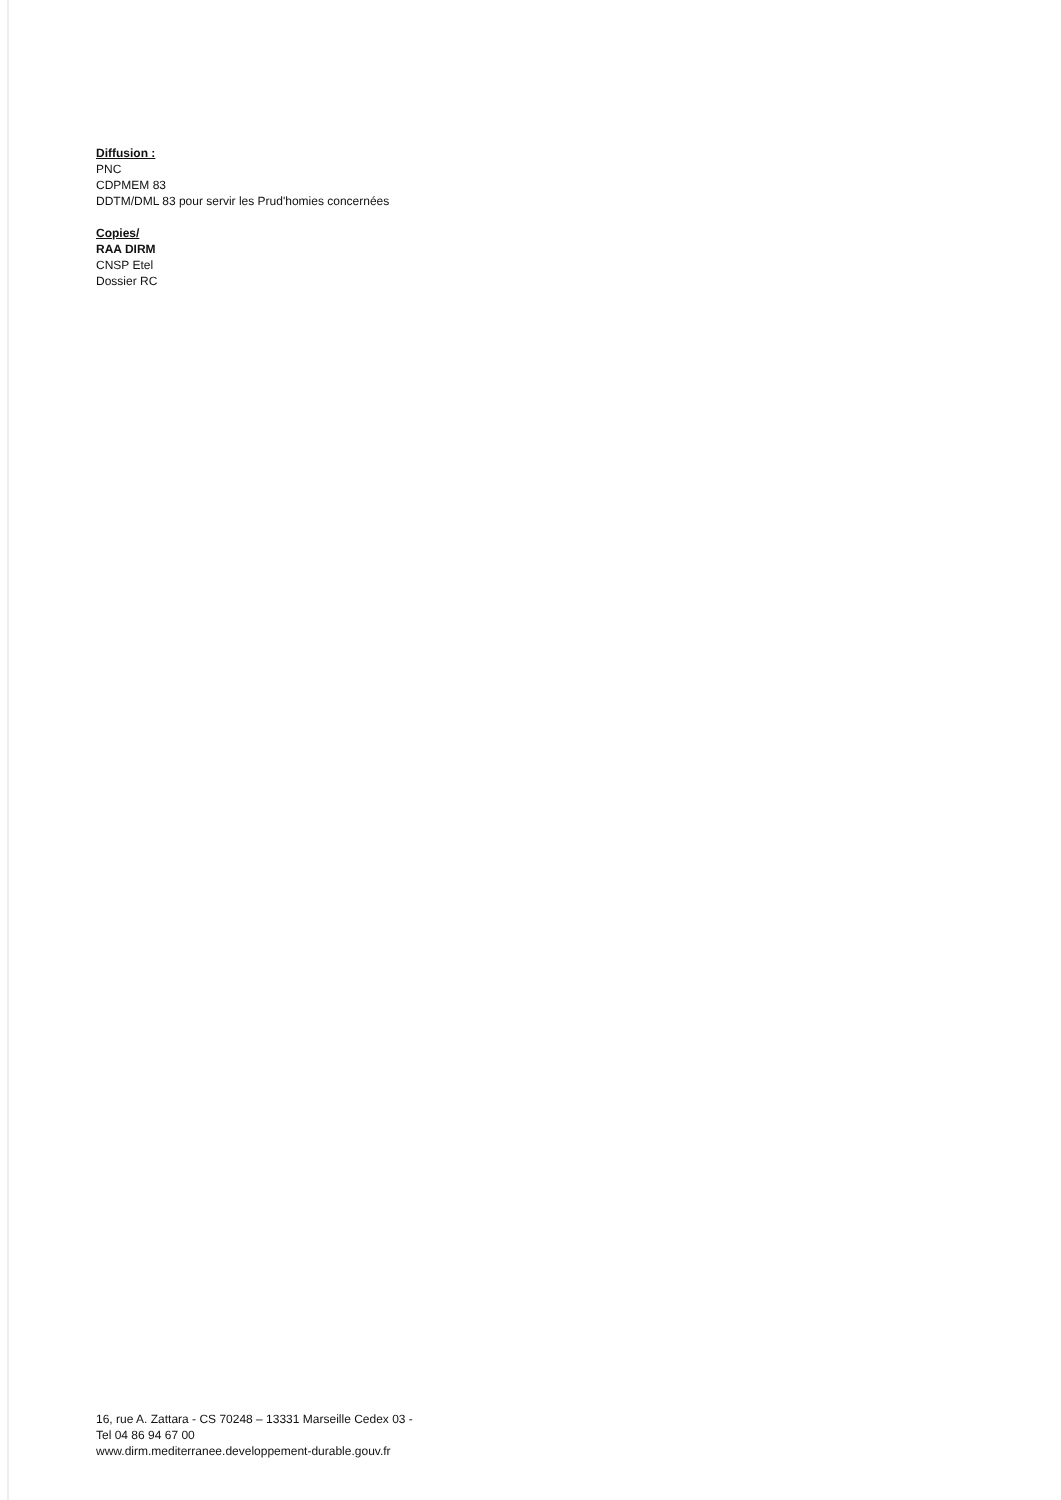Diffusion :
PNC
CDPMEM 83
DDTM/DML 83 pour servir les Prud'homies concernées
Copies/
RAA DIRM
CNSP Etel
Dossier RC
16, rue A. Zattara - CS 70248 – 13331 Marseille Cedex 03 -
Tel 04 86 94 67 00
www.dirm.mediterranee.developpement-durable.gouv.fr